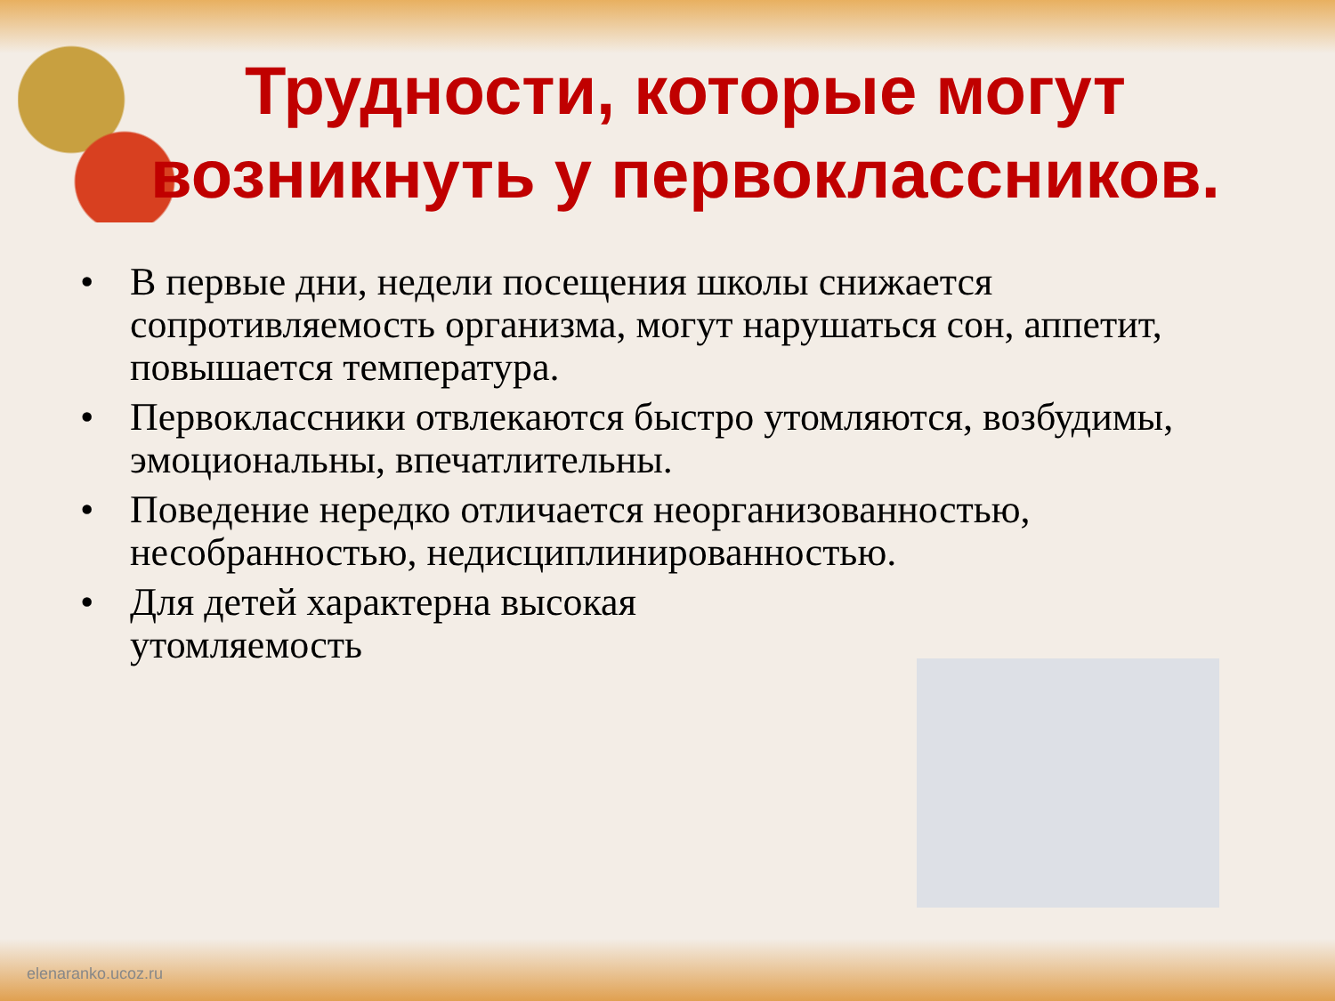Трудности, которые могут возникнуть у первоклассников.
• В первые дни, недели посещения школы снижается сопротивляемость организма, могут нарушаться сон, аппетит, повышается температура.
• Первоклассники отвлекаются быстро утомляются, возбудимы, эмоциональны, впечатлительны.
• Поведение нередко отличается неорганизованностью, несобранностью, недисциплинированностью.
• Для детей характерна высокая
утомляемость
elenaranko.ucoz.ru